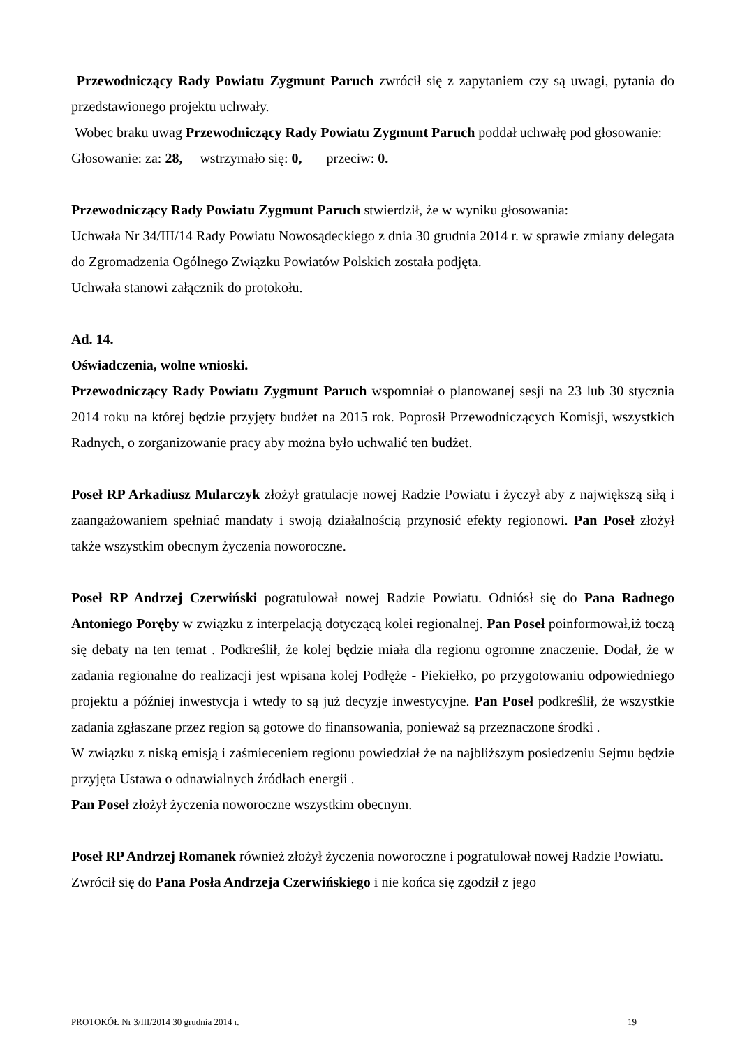Przewodniczący Rady Powiatu Zygmunt Paruch zwrócił się z zapytaniem czy są uwagi, pytania do przedstawionego projektu uchwały.
Wobec braku uwag Przewodniczący Rady Powiatu Zygmunt Paruch poddał uchwałę pod głosowanie:
Głosowanie: za: 28, wstrzymało się: 0, przeciw: 0.
Przewodniczący Rady Powiatu Zygmunt Paruch stwierdził, że w wyniku głosowania:
Uchwała Nr 34/III/14 Rady Powiatu Nowosądeckiego z dnia 30 grudnia 2014 r. w sprawie zmiany delegata do Zgromadzenia Ogólnego Związku Powiatów Polskich została podjęta.
Uchwała stanowi załącznik do protokołu.
Ad. 14.
Oświadczenia, wolne wnioski.
Przewodniczący Rady Powiatu Zygmunt Paruch wspomniał o planowanej sesji na 23 lub 30 stycznia 2014 roku na której będzie przyjęty budżet na 2015 rok. Poprosił Przewodniczących Komisji, wszystkich Radnych, o zorganizowanie pracy aby można było uchwalić ten budżet.
Poseł RP Arkadiusz Mularczyk złożył gratulacje nowej Radzie Powiatu i życzył aby z największą siłą i zaangażowaniem spełniać mandaty i swoją działalnością przynosić efekty regionowi. Pan Poseł złożył także wszystkim obecnym życzenia noworoczne.
Poseł RP Andrzej Czerwiński pogratulował nowej Radzie Powiatu. Odniósł się do Pana Radnego Antoniego Poręby w związku z interpelacją dotyczącą kolei regionalnej. Pan Poseł poinformował,iż toczą się debaty na ten temat . Podkreślił, że kolej będzie miała dla regionu ogromne znaczenie. Dodał, że w zadania regionalne do realizacji jest wpisana kolej Podłęże - Piekiełko, po przygotowaniu odpowiedniego projektu a później inwestycja i wtedy to są już decyzje inwestycyjne. Pan Poseł podkreślił, że wszystkie zadania zgłaszane przez region są gotowe do finansowania, ponieważ są przeznaczone środki .
W związku z niską emisją i zaśmieceniem regionu powiedział że na najbliższym posiedzeniu Sejmu będzie przyjęta Ustawa o odnawialnych źródłach energii .
Pan Poseł złożył życzenia noworoczne wszystkim obecnym.
Poseł RP Andrzej Romanek również złożył życzenia noworoczne i pogratulował nowej Radzie Powiatu.
Zwrócił się do Pana Posła Andrzeja Czerwińskiego i nie końca się zgodził z jego
PROTOKÓŁ Nr 3/III/2014 30 grudnia 2014 r. 19